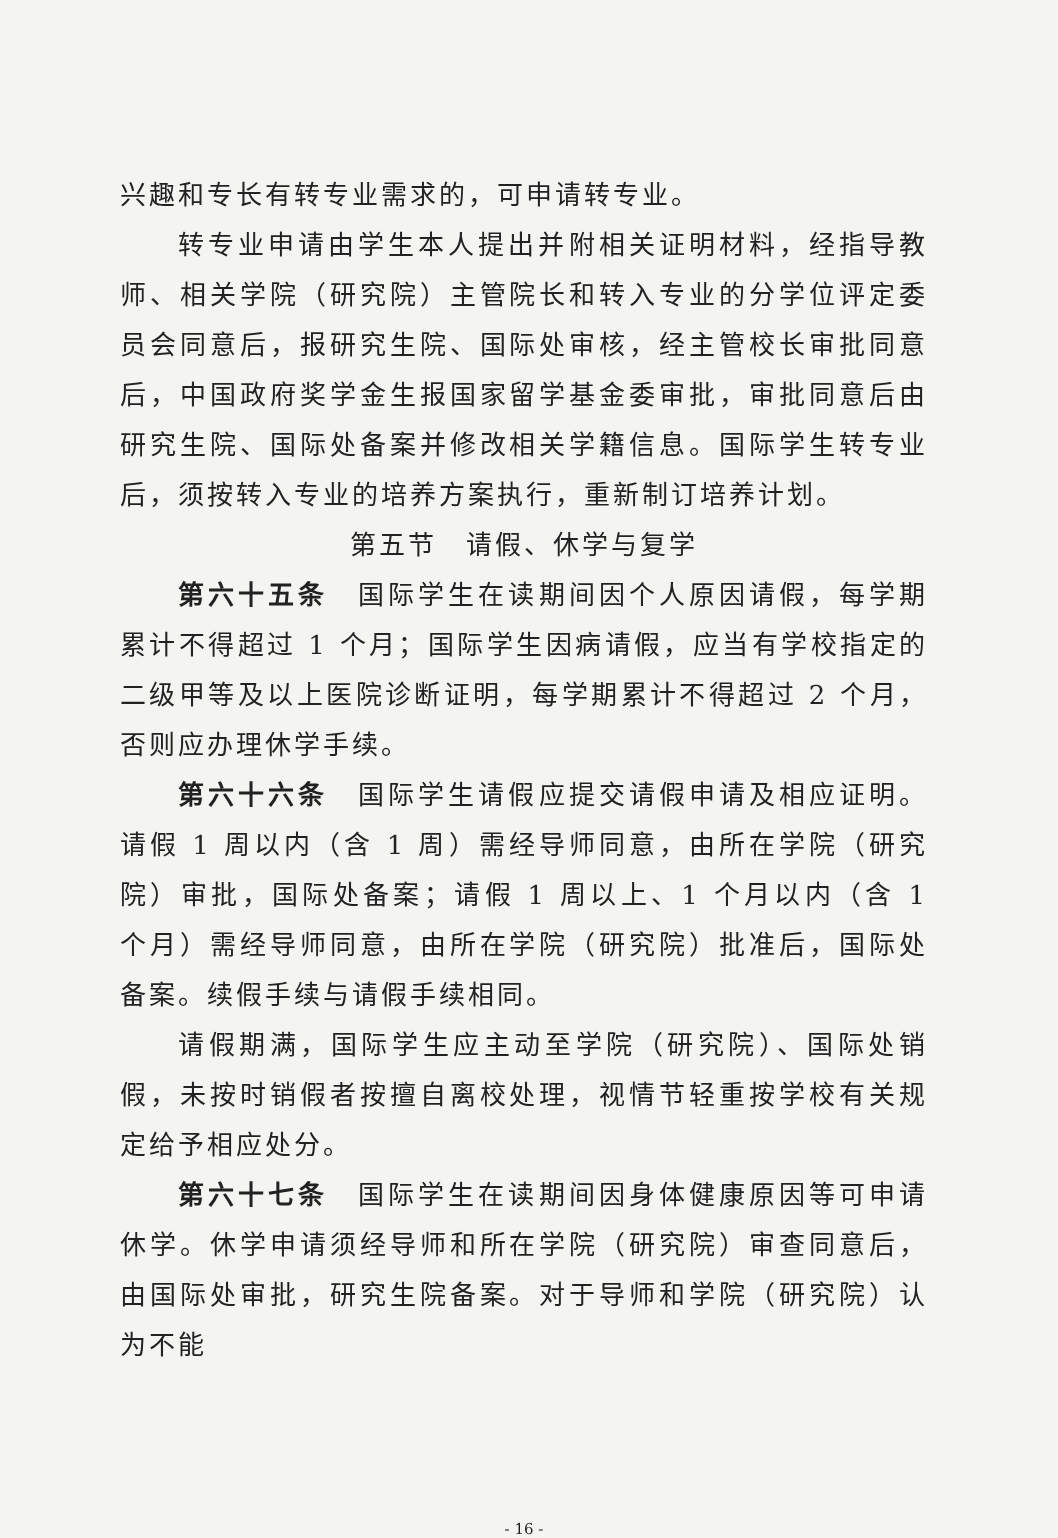兴趣和专长有转专业需求的，可申请转专业。
转专业申请由学生本人提出并附相关证明材料，经指导教师、相关学院（研究院）主管院长和转入专业的分学位评定委员会同意后，报研究生院、国际处审核，经主管校长审批同意后，中国政府奖学金生报国家留学基金委审批，审批同意后由研究生院、国际处备案并修改相关学籍信息。国际学生转专业后，须按转入专业的培养方案执行，重新制订培养计划。
第五节　请假、休学与复学
第六十五条　国际学生在读期间因个人原因请假，每学期累计不得超过 1 个月；国际学生因病请假，应当有学校指定的二级甲等及以上医院诊断证明，每学期累计不得超过 2 个月，否则应办理休学手续。
第六十六条　国际学生请假应提交请假申请及相应证明。请假 1 周以内（含 1 周）需经导师同意，由所在学院（研究院）审批，国际处备案；请假 1 周以上、1 个月以内（含 1 个月）需经导师同意，由所在学院（研究院）批准后，国际处备案。续假手续与请假手续相同。
请假期满，国际学生应主动至学院（研究院）、国际处销假，未按时销假者按擅自离校处理，视情节轻重按学校有关规定给予相应处分。
第六十七条　国际学生在读期间因身体健康原因等可申请休学。休学申请须经导师和所在学院（研究院）审查同意后，由国际处审批，研究生院备案。对于导师和学院（研究院）认为不能
- 16 -